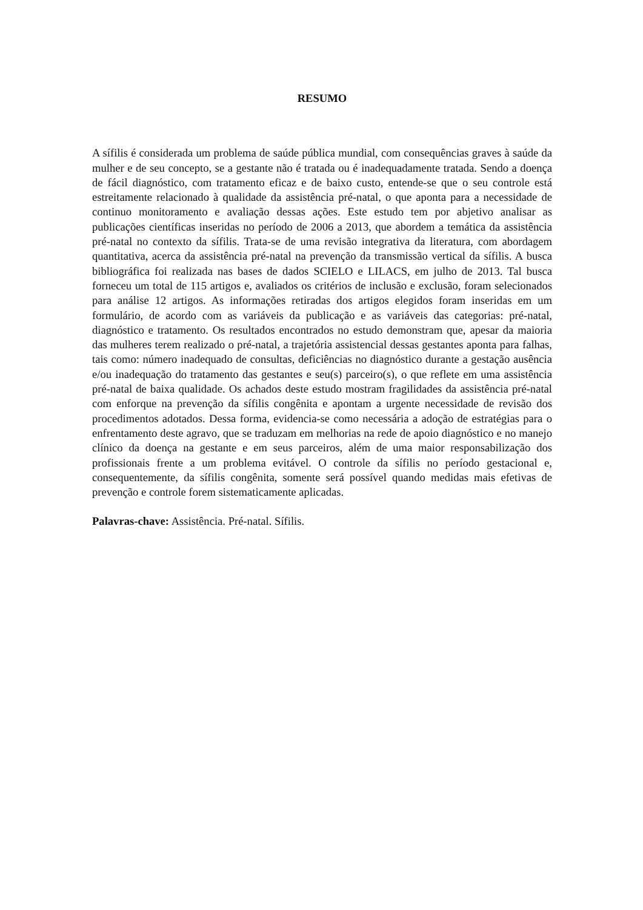RESUMO
A sífilis é considerada um problema de saúde pública mundial, com consequências graves à saúde da mulher e de seu concepto, se a gestante não é tratada ou é inadequadamente tratada. Sendo a doença de fácil diagnóstico, com tratamento eficaz e de baixo custo, entende-se que o seu controle está estreitamente relacionado à qualidade da assistência pré-natal, o que aponta para a necessidade de continuo monitoramento e avaliação dessas ações. Este estudo tem por abjetivo analisar as publicações científicas inseridas no período de 2006 a 2013, que abordem a temática da assistência pré-natal no contexto da sífilis. Trata-se de uma revisão integrativa da literatura, com abordagem quantitativa, acerca da assistência pré-natal na prevenção da transmissão vertical da sífilis. A busca bibliográfica foi realizada nas bases de dados SCIELO e LILACS, em julho de 2013. Tal busca forneceu um total de 115 artigos e, avaliados os critérios de inclusão e exclusão, foram selecionados para análise 12 artigos. As informações retiradas dos artigos elegidos foram inseridas em um formulário, de acordo com as variáveis da publicação e as variáveis das categorias: pré-natal, diagnóstico e tratamento. Os resultados encontrados no estudo demonstram que, apesar da maioria das mulheres terem realizado o pré-natal, a trajetória assistencial dessas gestantes aponta para falhas, tais como: número inadequado de consultas, deficiências no diagnóstico durante a gestação ausência e/ou inadequação do tratamento das gestantes e seu(s) parceiro(s), o que reflete em uma assistência pré-natal de baixa qualidade. Os achados deste estudo mostram fragilidades da assistência pré-natal com enforque na prevenção da sífilis congênita e apontam a urgente necessidade de revisão dos procedimentos adotados. Dessa forma, evidencia-se como necessária a adoção de estratégias para o enfrentamento deste agravo, que se traduzam em melhorias na rede de apoio diagnóstico e no manejo clínico da doença na gestante e em seus parceiros, além de uma maior responsabilização dos profissionais frente a um problema evitável. O controle da sífilis no período gestacional e, consequentemente, da sífilis congênita, somente será possível quando medidas mais efetivas de prevenção e controle forem sistematicamente aplicadas.
Palavras-chave: Assistência. Pré-natal. Sífilis.